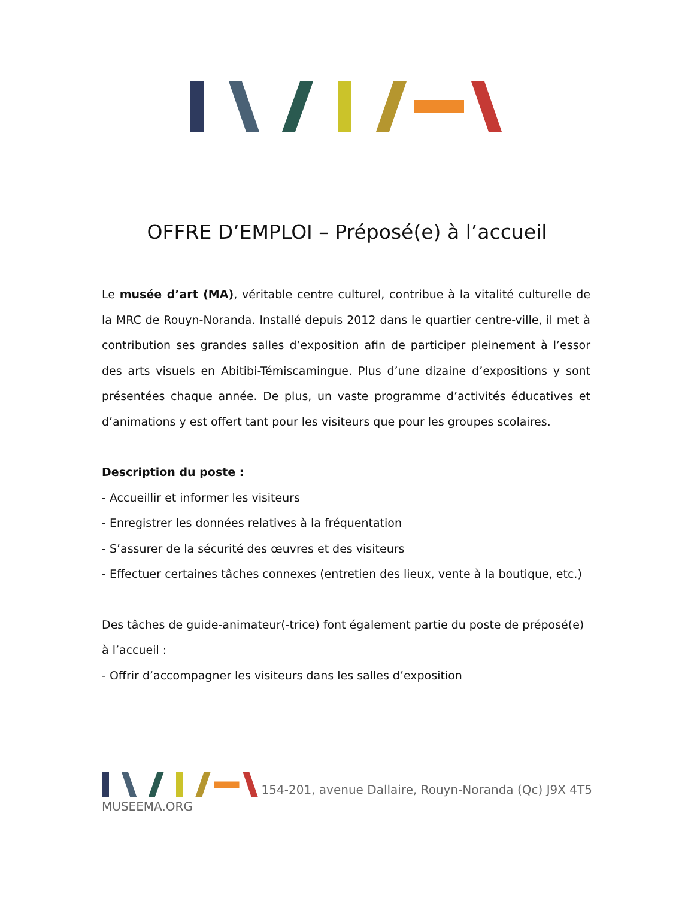OFFRE D’EMPLOI – Préposé(e) à l’accueil
Le musée d’art (MA), véritable centre culturel, contribue à la vitalité culturelle de la MRC de Rouyn-Noranda. Installé depuis 2012 dans le quartier centre-ville, il met à contribution ses grandes salles d’exposition afin de participer pleinement à l’essor des arts visuels en Abitibi-Témiscamingue. Plus d’une dizaine d’expositions y sont présentées chaque année. De plus, un vaste programme d’activités éducatives et d’animations y est offert tant pour les visiteurs que pour les groupes scolaires.
Description du poste :
- Accueillir et informer les visiteurs
- Enregistrer les données relatives à la fréquentation
- S’assurer de la sécurité des œuvres et des visiteurs
- Effectuer certaines tâches connexes (entretien des lieux, vente à la boutique, etc.)
Des tâches de guide-animateur(-trice) font également partie du poste de préposé(e) à l’accueil :
- Offrir d’accompagner les visiteurs dans les salles d’exposition
154-201, avenue Dallaire, Rouyn-Noranda (Qc) J9X 4T5
MUSEEMA.ORG